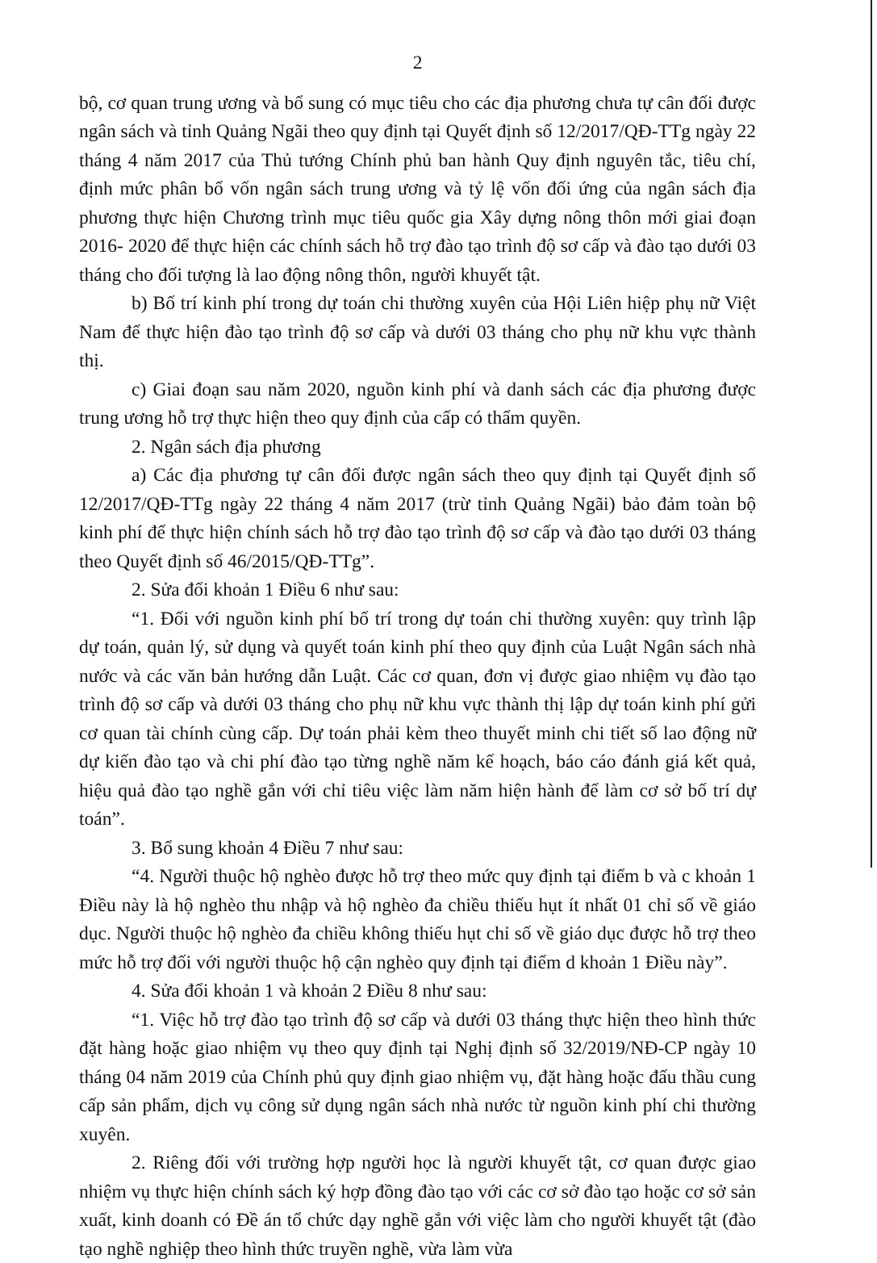2
bộ, cơ quan trung ương và bổ sung có mục tiêu cho các địa phương chưa tự cân đối được ngân sách và tỉnh Quảng Ngãi theo quy định tại Quyết định số 12/2017/QĐ-TTg ngày 22 tháng 4 năm 2017 của Thủ tướng Chính phủ ban hành Quy định nguyên tắc, tiêu chí, định mức phân bổ vốn ngân sách trung ương và tỷ lệ vốn đối ứng của ngân sách địa phương thực hiện Chương trình mục tiêu quốc gia Xây dựng nông thôn mới giai đoạn 2016- 2020 để thực hiện các chính sách hỗ trợ đào tạo trình độ sơ cấp và đào tạo dưới 03 tháng cho đối tượng là lao động nông thôn, người khuyết tật.
b) Bố trí kinh phí trong dự toán chi thường xuyên của Hội Liên hiệp phụ nữ Việt Nam để thực hiện đào tạo trình độ sơ cấp và dưới 03 tháng cho phụ nữ khu vực thành thị.
c) Giai đoạn sau năm 2020, nguồn kinh phí và danh sách các địa phương được trung ương hỗ trợ thực hiện theo quy định của cấp có thẩm quyền.
2. Ngân sách địa phương
a) Các địa phương tự cân đối được ngân sách theo quy định tại Quyết định số 12/2017/QĐ-TTg ngày 22 tháng 4 năm 2017 (trừ tỉnh Quảng Ngãi) bảo đảm toàn bộ kinh phí để thực hiện chính sách hỗ trợ đào tạo trình độ sơ cấp và đào tạo dưới 03 tháng theo Quyết định số 46/2015/QĐ-TTg”.
2. Sửa đổi khoản 1 Điều 6 như sau:
“1. Đối với nguồn kinh phí bố trí trong dự toán chi thường xuyên: quy trình lập dự toán, quản lý, sử dụng và quyết toán kinh phí theo quy định của Luật Ngân sách nhà nước và các văn bản hướng dẫn Luật. Các cơ quan, đơn vị được giao nhiệm vụ đào tạo trình độ sơ cấp và dưới 03 tháng cho phụ nữ khu vực thành thị lập dự toán kinh phí gửi cơ quan tài chính cùng cấp. Dự toán phải kèm theo thuyết minh chi tiết số lao động nữ dự kiến đào tạo và chi phí đào tạo từng nghề năm kế hoạch, báo cáo đánh giá kết quả, hiệu quả đào tạo nghề gắn với chỉ tiêu việc làm năm hiện hành để làm cơ sở bố trí dự toán”.
3. Bổ sung khoản 4 Điều 7 như sau:
“4. Người thuộc hộ nghèo được hỗ trợ theo mức quy định tại điểm b và c khoản 1 Điều này là hộ nghèo thu nhập và hộ nghèo đa chiều thiếu hụt ít nhất 01 chỉ số về giáo dục. Người thuộc hộ nghèo đa chiều không thiếu hụt chỉ số về giáo dục được hỗ trợ theo mức hỗ trợ đối với người thuộc hộ cận nghèo quy định tại điểm d khoản 1 Điều này”.
4. Sửa đổi khoản 1 và khoản 2 Điều 8 như sau:
“1. Việc hỗ trợ đào tạo trình độ sơ cấp và dưới 03 tháng thực hiện theo hình thức đặt hàng hoặc giao nhiệm vụ theo quy định tại Nghị định số 32/2019/NĐ-CP ngày 10 tháng 04 năm 2019 của Chính phủ quy định giao nhiệm vụ, đặt hàng hoặc đấu thầu cung cấp sản phẩm, dịch vụ công sử dụng ngân sách nhà nước từ nguồn kinh phí chi thường xuyên.
2. Riêng đối với trường hợp người học là người khuyết tật, cơ quan được giao nhiệm vụ thực hiện chính sách ký hợp đồng đào tạo với các cơ sở đào tạo hoặc cơ sở sản xuất, kinh doanh có Đề án tổ chức dạy nghề gắn với việc làm cho người khuyết tật (đào tạo nghề nghiệp theo hình thức truyền nghề, vừa làm vừa